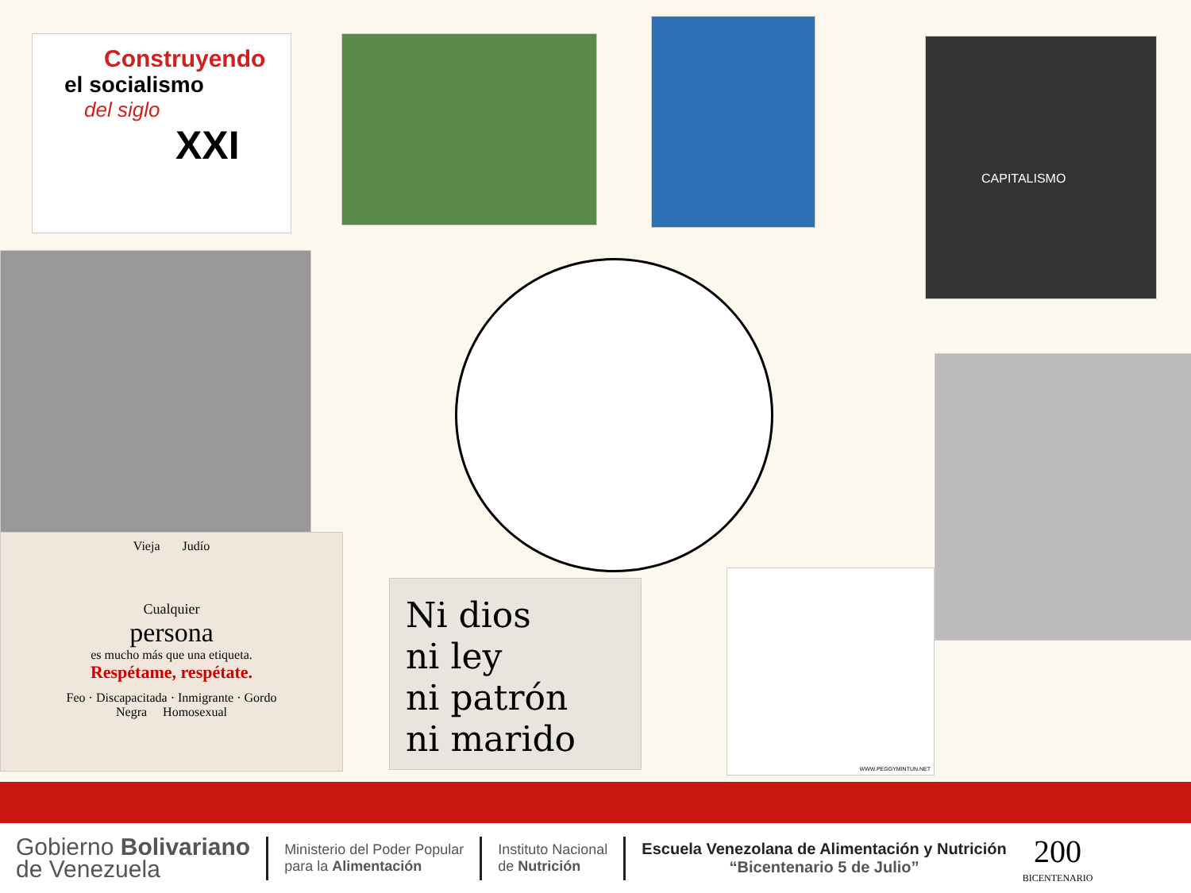Construyendo
el socialismo
del siglo
XXI
CAPITALISMO
Vieja Judío
Cualquier
persona
es mucho más que una etiqueta.
Respétame, respétate.
Feo · Discapacitada · Inmigrante · Gordo
Negra Homosexual
Ni dios
ni ley
ni patrón
ni marido
WWW.PEGGYMINTUN.NET
Gobierno Bolivariano
de Venezuela
Ministerio del Poder Popular
para la Alimentación
Instituto Nacional
de Nutrición
Escuela Venezolana de Alimentación y Nutrición
“Bicentenario 5 de Julio”
200
BICENTENARIO